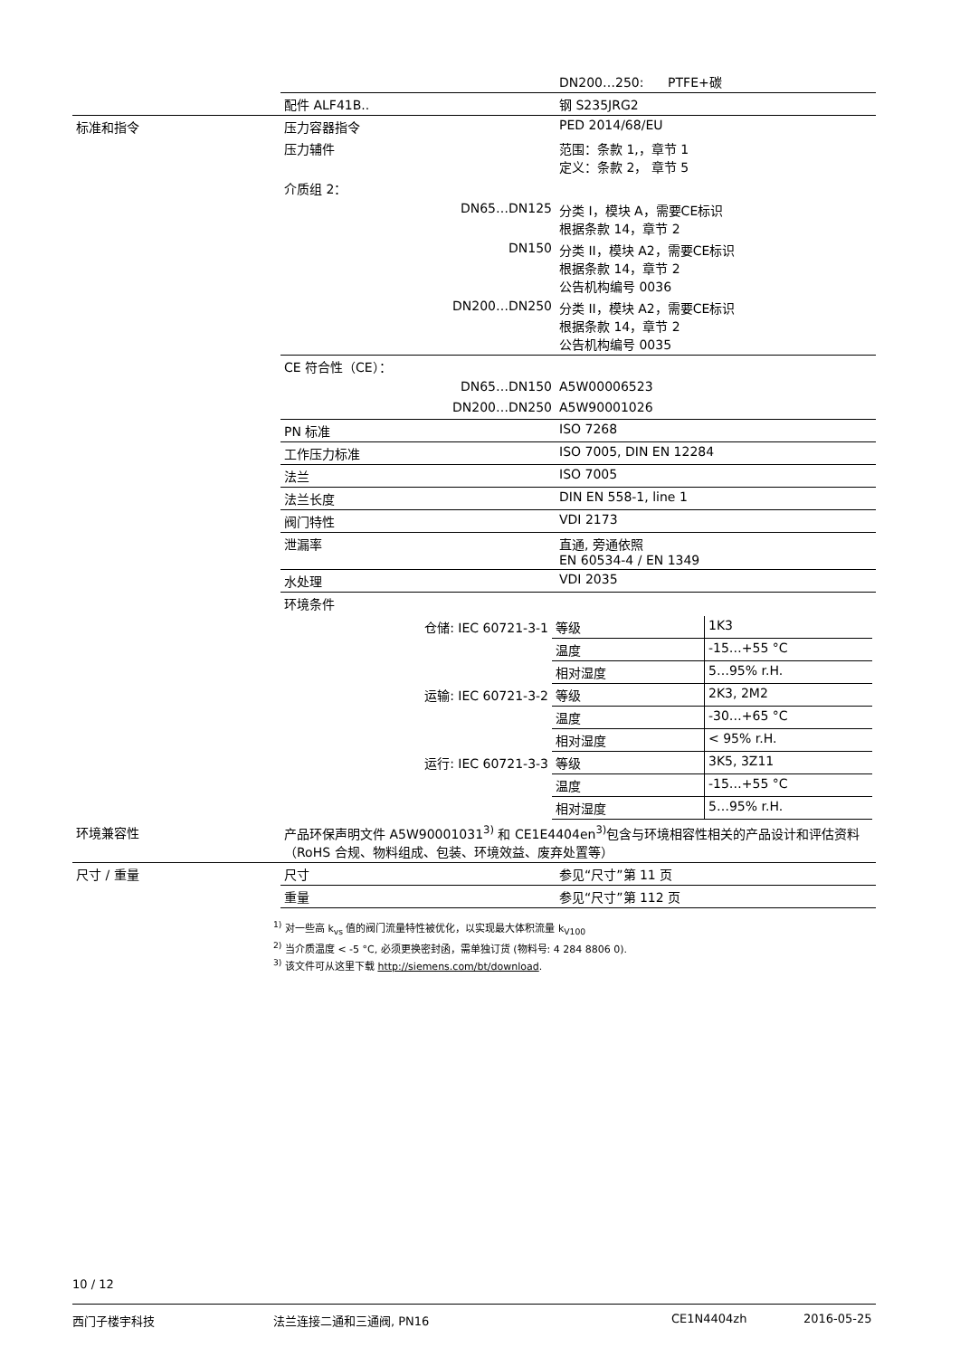| | | DN200…250: PTFE+碳 |
| | 配件 ALF41B.. | 钢 S235JRG2 |
| 标准和指令 | 压力容器指令 | PED 2014/68/EU |
| | 压力辅件 | 范围：条款 1,，章节 1 定义：条款 2， 章节 5 |
| | 介质组 2： | |
| | DN65…DN125 | 分类 I，模块 A，需要CE标识 根据条款 14，章节 2 |
| | DN150 | 分类 II，模块 A2，需要CE标识 根据条款 14，章节 2 公告机构编号 0036 |
| | DN200…DN250 | 分类 II，模块 A2，需要CE标识 根据条款 14，章节 2 公告机构编号 0035 |
| | CE 符合性（CE）： | |
| | DN65…DN150 | A5W00006523 |
| | DN200…DN250 | A5W90001026 |
| | PN 标准 | ISO 7268 |
| | 工作压力标准 | ISO 7005, DIN EN 12284 |
| | 法兰 | ISO 7005 |
| | 法兰长度 | DIN EN 558-1, line 1 |
| | 阀门特性 | VDI 2173 |
| | 泄漏率 | 直通, 旁通依照 EN 60534-4 / EN 1349 |
| | 水处理 | VDI 2035 |
| | 环境条件 | |
| | / 仓储: IEC 60721-3-1 / 等级 / 1K3 / / / 温度 / -15…+55 °C / / / 相对湿度 / 5…95% r.H. / / 运输: IEC 60721-3-2 / 等级 / 2K3, 2M2 / / / 温度 / -30…+65 °C / / / 相对湿度 / < 95% r.H. / / 运行: IEC 60721-3-3 / 等级 / 3K5, 3Z11 / / / 温度 / -15…+55 °C / / / 相对湿度 / 5…95% r.H. / | |
| 环境兼容性 | 产品环保声明文件 A5W90001031<sup>3)</sup> 和 CE1E4404en<sup>3)</sup>包含与环境相容性相关的产品设计和评估资料（RoHS 合规、物料组成、包装、环境效益、废弃处置等） | |
| 尺寸 / 重量 | 尺寸 | 参见“尺寸”第 11 页 |
| | 重量 | 参见“尺寸”第 112 页 |
<sup>1)</sup> 对一些高 k<sub>vs</sub> 值的阀门流量特性被优化，以实现最大体积流量 k<sub>V100</sub>
<sup>2)</sup> 当介质温度 < -5 °C, 必须更换密封函，需单独订货 (物料号: 4 284 8806 0).
<sup>3)</sup> 该文件可从这里下载 http://siemens.com/bt/download.
10 / 12
西门子楼宇科技 法兰连接二通和三通阀, PN16 CE1N4404zh 2016-05-25